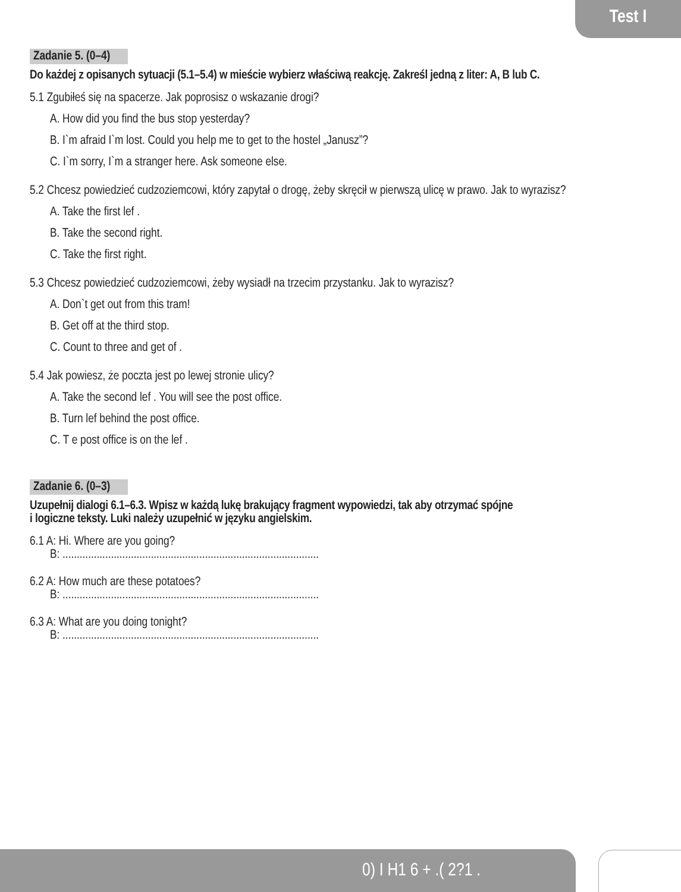Test I
Zadanie 5. (0–4)
Do każdej z opisanych sytuacji (5.1–5.4) w mieście wybierz właściwą reakcję. Zakreśl jedną z liter: A, B lub C.
5.1 Zgubiłeś się na spacerze. Jak poprosisz o wskazanie drogi?
A. How did you find the bus stop yesterday?
B. I`m afraid I`m lost. Could you help me to get to the hostel „Janusz”?
C. I`m sorry, I`m a stranger here. Ask someone else.
5.2 Chcesz powiedzieć cudzoziemcowi, który zapytał o drogę, żeby skręcił w pierwszą ulicę w prawo. Jak to wyrazisz?
A. Take the first lef .
B. Take the second right.
C. Take the first right.
5.3 Chcesz powiedzieć cudzoziemcowi, żeby wysiadł na trzecim przystanku. Jak to wyrazisz?
A. Don`t get out from this tram!
B. Get off at the third stop.
C. Count to three and get of .
5.4 Jak powiesz, że poczta jest po lewej stronie ulicy?
A. Take the second lef . You will see the post office.
B. Turn lef behind the post office.
C. T e post office is on the lef .
Zadanie 6. (0–3)
Uzupełnij dialogi 6.1–6.3. Wpisz w każdą lukę brakujący fragment wypowiedzi, tak aby otrzymać spójne
i logiczne teksty. Luki należy uzupełnić w języku angielskim.
6.1 A: Hi. Where are you going?
B: ..........................................................................................
6.2 A: How much are these potatoes?
B: ..........................................................................................
6.3 A: What are you doing tonight?
B: ..........................................................................................
0) I H1 6 + .( 2?1 .